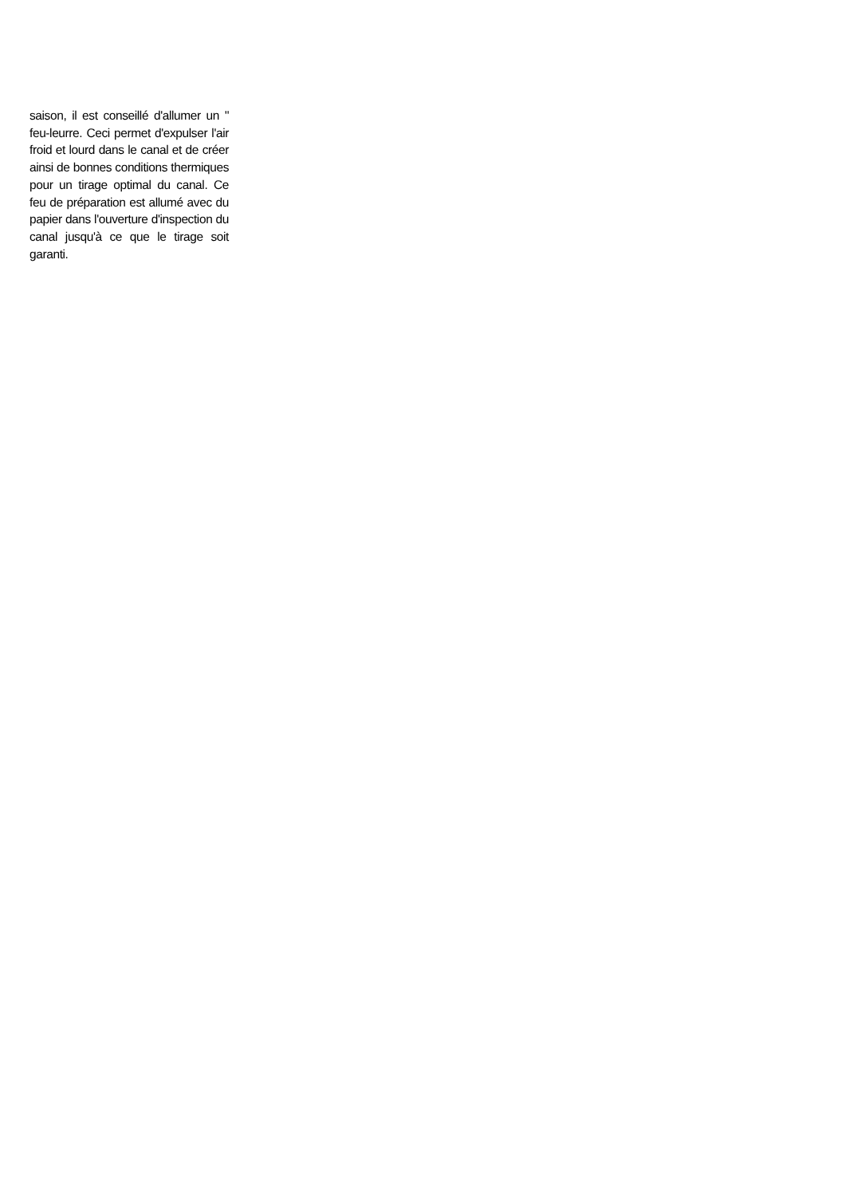saison, il est conseillé d'allumer un " feu-leurre. Ceci permet d'expulser l'air froid et lourd dans le canal et de créer ainsi de bonnes conditions thermiques pour un tirage optimal du canal. Ce feu de préparation est allumé avec du papier dans l'ouverture d'inspection du canal jusqu'à ce que le tirage soit garanti.